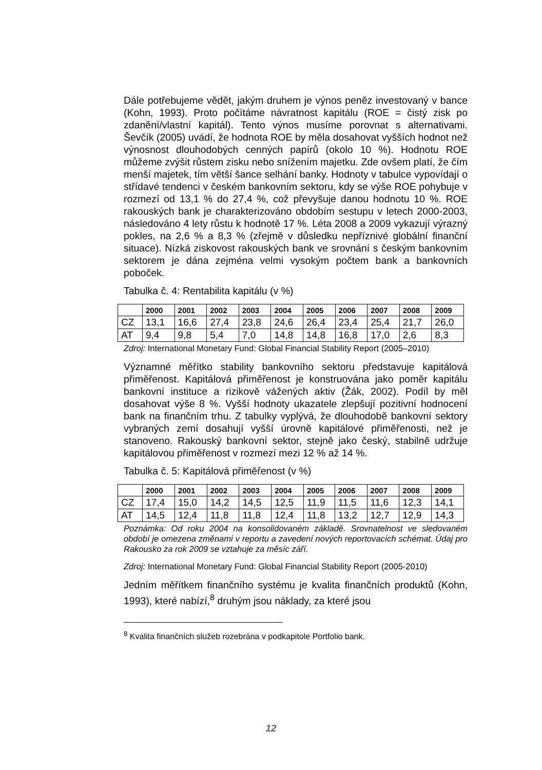Dále potřebujeme vědět, jakým druhem je výnos peněz investovaný v bance (Kohn, 1993). Proto počítáme návratnost kapitálu (ROE = čistý zisk po zdanění/vlastní kapitál). Tento výnos musíme porovnat s alternativami. Ševčík (2005) uvádí, že hodnota ROE by měla dosahovat vyšších hodnot než výnosnost dlouhodobých cenných papírů (okolo 10 %). Hodnotu ROE můžeme zvýšit růstem zisku nebo snížením majetku. Zde ovšem platí, že čím menší majetek, tím větší šance selhání banky. Hodnoty v tabulce vypovídají o střídavé tendenci v českém bankovním sektoru, kdy se výše ROE pohybuje v rozmezí od 13,1 % do 27,4 %, což převyšuje danou hodnotu 10 %. ROE rakouských bank je charakterizováno obdobím sestupu v letech 2000-2003, následováno 4 lety růstu k hodnotě 17 %. Léta 2008 a 2009 vykazují výrazný pokles, na 2,6 % a 8,3 % (zřejmě v důsledku nepříznivé globální finanční situace). Nízká ziskovost rakouských bank ve srovnání s českým bankovním sektorem je dána zejména velmi vysokým počtem bank a bankovních poboček.
Tabulka č. 4: Rentabilita kapitálu (v %)
| | 2000 | 2001 | 2002 | 2003 | 2004 | 2005 | 2006 | 2007 | 2008 | 2009 |
| --- | --- | --- | --- | --- | --- | --- | --- | --- | --- | --- |
| CZ | 13,1 | 16,6 | 27,4 | 23,8 | 24,6 | 26,4 | 23,4 | 25,4 | 21,7 | 26,0 |
| AT | 9,4 | 9,8 | 5,4 | 7,0 | 14,8 | 14,8 | 16,8 | 17,0 | 2,6 | 8,3 |
Zdroj: International Monetary Fund: Global Financial Stability Report (2005–2010)
Významné měřítko stability bankovního sektoru představuje kapitálová přiměřenost. Kapitálová přiměřenost je konstruována jako poměr kapitálu bankovní instituce a rizikově vážených aktiv (Žák, 2002). Podíl by měl dosahovat výše 8 %. Vyšší hodnoty ukazatele zlepšují pozitivní hodnocení bank na finančním trhu. Z tabulky vyplývá, že dlouhodobě bankovní sektory vybraných zemí dosahují vyšší úrovně kapitálové přiměřenosti, než je stanoveno. Rakouský bankovní sektor, stejně jako český, stabilně udržuje kapitálovou přiměřenost v rozmezí mezi 12 % až 14 %.
Tabulka č. 5: Kapitálová přiměřenost (v %)
| | 2000 | 2001 | 2002 | 2003 | 2004 | 2005 | 2006 | 2007 | 2008 | 2009 |
| --- | --- | --- | --- | --- | --- | --- | --- | --- | --- | --- |
| CZ | 17,4 | 15,0 | 14,2 | 14,5 | 12,5 | 11,9 | 11,5 | 11,6 | 12,3 | 14,1 |
| AT | 14,5 | 12,4 | 11,8 | 11,8 | 12,4 | 11,8 | 13,2 | 12,7 | 12,9 | 14,3 |
Poznámka: Od roku 2004 na konsolidovaném základě. Srovnatelnost ve sledovaném období je omezena změnami v reportu a zavedení nových reportovacích schémat. Údaj pro Rakousko za rok 2009 se vztahuje za měsíc září.
Zdroj: International Monetary Fund: Global Financial Stability Report (2005-2010)
Jedním měřítkem finančního systému je kvalita finančních produktů (Kohn, 1993), které nabízí,<sup>8</sup> druhým jsou náklady, za které jsou
<sup>8</sup> Kvalita finančních služeb rozebrána v podkapitole Portfolio bank.
12